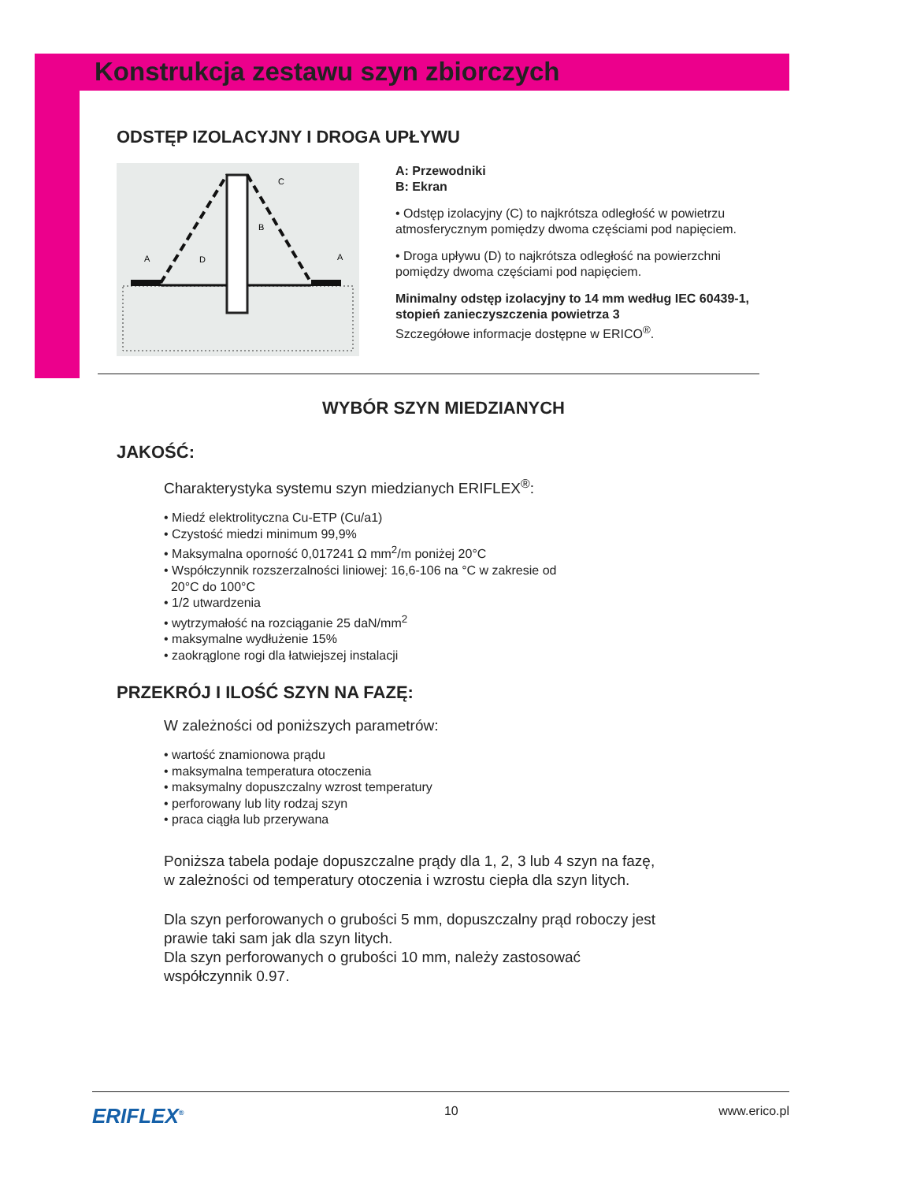Konstrukcja zestawu szyn zbiorczych
ODSTĘP IZOLACYJNY I DROGA UPŁYWU
A
D
B
C
A
A: Przewodniki
B: Ekran
• Odstęp izolacyjny (C) to najkrótsza odległość w powietrzu atmosferycznym pomiędzy dwoma częściami pod napięciem.
• Droga upływu (D) to najkrótsza odległość na powierzchni pomiędzy dwoma częściami pod napięciem.
Minimalny odstęp izolacyjny to 14 mm według IEC 60439-1, stopień zanieczyszczenia powietrza 3
Szczegółowe informacje dostępne w ERICO<sup>®</sup>.
WYBÓR SZYN MIEDZIANYCH
JAKOŚĆ:
Charakterystyka systemu szyn miedzianych ERIFLEX<sup>®</sup>:
• Miedź elektrolityczna Cu-ETP (Cu/a1)
• Czystość miedzi minimum 99,9%
• Maksymalna oporność 0,017241 Ω mm<sup>2</sup>/m poniżej 20°C
• Współczynnik rozszerzalności liniowej: 16,6-106 na °C w zakresie od
20°C do 100°C
• 1/2 utwardzenia
• wytrzymałość na rozciąganie 25 daN/mm<sup>2</sup>
• maksymalne wydłużenie 15%
• zaokrąglone rogi dla łatwiejszej instalacji
PRZEKRÓJ I ILOŚĆ SZYN NA FAZĘ:
W zależności od poniższych parametrów:
• wartość znamionowa prądu
• maksymalna temperatura otoczenia
• maksymalny dopuszczalny wzrost temperatury
• perforowany lub lity rodzaj szyn
• praca ciągła lub przerywana
Poniższa tabela podaje dopuszczalne prądy dla 1, 2, 3 lub 4 szyn na fazę, w zależności od temperatury otoczenia i wzrostu ciepła dla szyn litych.
Dla szyn perforowanych o grubości 5 mm, dopuszczalny prąd roboczy jest prawie taki sam jak dla szyn litych.
Dla szyn perforowanych o grubości 10 mm, należy zastosować współczynnik 0.97.
ERIFLEX<sup>®</sup> 10 www.erico.pl